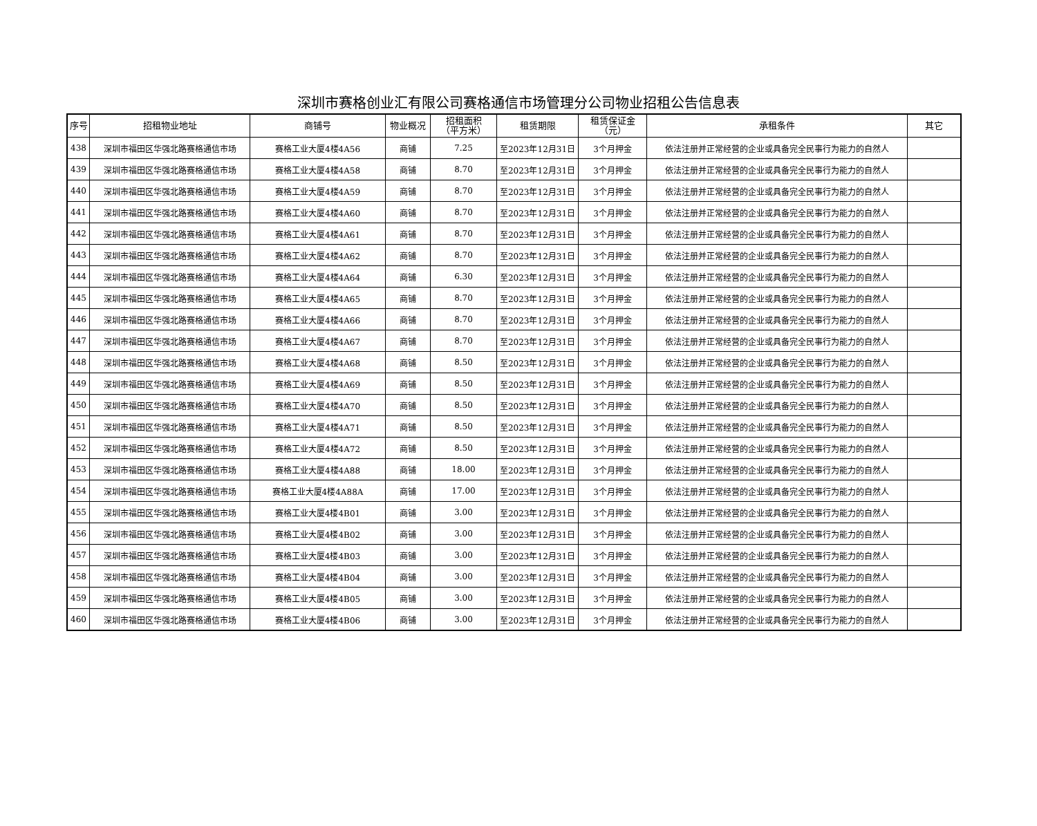深圳市赛格创业汇有限公司赛格通信市场管理分公司物业招租公告信息表
| 序号 | 招租物业地址 | 商铺号 | 物业概况 | 招租面积 （平方米） | 租赁期限 | 租赁保证金 （元） | 承租条件 | 其它 |
| --- | --- | --- | --- | --- | --- | --- | --- | --- |
| 438 | 深圳市福田区华强北路赛格通信市场 | 赛格工业大厦4楼4A56 | 商铺 | 7.25 | 至2023年12月31日 | 3个月押金 | 依法注册并正常经营的企业或具备完全民事行为能力的自然人 | |
| 439 | 深圳市福田区华强北路赛格通信市场 | 赛格工业大厦4楼4A58 | 商铺 | 8.70 | 至2023年12月31日 | 3个月押金 | 依法注册并正常经营的企业或具备完全民事行为能力的自然人 | |
| 440 | 深圳市福田区华强北路赛格通信市场 | 赛格工业大厦4楼4A59 | 商铺 | 8.70 | 至2023年12月31日 | 3个月押金 | 依法注册并正常经营的企业或具备完全民事行为能力的自然人 | |
| 441 | 深圳市福田区华强北路赛格通信市场 | 赛格工业大厦4楼4A60 | 商铺 | 8.70 | 至2023年12月31日 | 3个月押金 | 依法注册并正常经营的企业或具备完全民事行为能力的自然人 | |
| 442 | 深圳市福田区华强北路赛格通信市场 | 赛格工业大厦4楼4A61 | 商铺 | 8.70 | 至2023年12月31日 | 3个月押金 | 依法注册并正常经营的企业或具备完全民事行为能力的自然人 | |
| 443 | 深圳市福田区华强北路赛格通信市场 | 赛格工业大厦4楼4A62 | 商铺 | 8.70 | 至2023年12月31日 | 3个月押金 | 依法注册并正常经营的企业或具备完全民事行为能力的自然人 | |
| 444 | 深圳市福田区华强北路赛格通信市场 | 赛格工业大厦4楼4A64 | 商铺 | 6.30 | 至2023年12月31日 | 3个月押金 | 依法注册并正常经营的企业或具备完全民事行为能力的自然人 | |
| 445 | 深圳市福田区华强北路赛格通信市场 | 赛格工业大厦4楼4A65 | 商铺 | 8.70 | 至2023年12月31日 | 3个月押金 | 依法注册并正常经营的企业或具备完全民事行为能力的自然人 | |
| 446 | 深圳市福田区华强北路赛格通信市场 | 赛格工业大厦4楼4A66 | 商铺 | 8.70 | 至2023年12月31日 | 3个月押金 | 依法注册并正常经营的企业或具备完全民事行为能力的自然人 | |
| 447 | 深圳市福田区华强北路赛格通信市场 | 赛格工业大厦4楼4A67 | 商铺 | 8.70 | 至2023年12月31日 | 3个月押金 | 依法注册并正常经营的企业或具备完全民事行为能力的自然人 | |
| 448 | 深圳市福田区华强北路赛格通信市场 | 赛格工业大厦4楼4A68 | 商铺 | 8.50 | 至2023年12月31日 | 3个月押金 | 依法注册并正常经营的企业或具备完全民事行为能力的自然人 | |
| 449 | 深圳市福田区华强北路赛格通信市场 | 赛格工业大厦4楼4A69 | 商铺 | 8.50 | 至2023年12月31日 | 3个月押金 | 依法注册并正常经营的企业或具备完全民事行为能力的自然人 | |
| 450 | 深圳市福田区华强北路赛格通信市场 | 赛格工业大厦4楼4A70 | 商铺 | 8.50 | 至2023年12月31日 | 3个月押金 | 依法注册并正常经营的企业或具备完全民事行为能力的自然人 | |
| 451 | 深圳市福田区华强北路赛格通信市场 | 赛格工业大厦4楼4A71 | 商铺 | 8.50 | 至2023年12月31日 | 3个月押金 | 依法注册并正常经营的企业或具备完全民事行为能力的自然人 | |
| 452 | 深圳市福田区华强北路赛格通信市场 | 赛格工业大厦4楼4A72 | 商铺 | 8.50 | 至2023年12月31日 | 3个月押金 | 依法注册并正常经营的企业或具备完全民事行为能力的自然人 | |
| 453 | 深圳市福田区华强北路赛格通信市场 | 赛格工业大厦4楼4A88 | 商铺 | 18.00 | 至2023年12月31日 | 3个月押金 | 依法注册并正常经营的企业或具备完全民事行为能力的自然人 | |
| 454 | 深圳市福田区华强北路赛格通信市场 | 赛格工业大厦4楼4A88A | 商铺 | 17.00 | 至2023年12月31日 | 3个月押金 | 依法注册并正常经营的企业或具备完全民事行为能力的自然人 | |
| 455 | 深圳市福田区华强北路赛格通信市场 | 赛格工业大厦4楼4B01 | 商铺 | 3.00 | 至2023年12月31日 | 3个月押金 | 依法注册并正常经营的企业或具备完全民事行为能力的自然人 | |
| 456 | 深圳市福田区华强北路赛格通信市场 | 赛格工业大厦4楼4B02 | 商铺 | 3.00 | 至2023年12月31日 | 3个月押金 | 依法注册并正常经营的企业或具备完全民事行为能力的自然人 | |
| 457 | 深圳市福田区华强北路赛格通信市场 | 赛格工业大厦4楼4B03 | 商铺 | 3.00 | 至2023年12月31日 | 3个月押金 | 依法注册并正常经营的企业或具备完全民事行为能力的自然人 | |
| 458 | 深圳市福田区华强北路赛格通信市场 | 赛格工业大厦4楼4B04 | 商铺 | 3.00 | 至2023年12月31日 | 3个月押金 | 依法注册并正常经营的企业或具备完全民事行为能力的自然人 | |
| 459 | 深圳市福田区华强北路赛格通信市场 | 赛格工业大厦4楼4B05 | 商铺 | 3.00 | 至2023年12月31日 | 3个月押金 | 依法注册并正常经营的企业或具备完全民事行为能力的自然人 | |
| 460 | 深圳市福田区华强北路赛格通信市场 | 赛格工业大厦4楼4B06 | 商铺 | 3.00 | 至2023年12月31日 | 3个月押金 | 依法注册并正常经营的企业或具备完全民事行为能力的自然人 | |